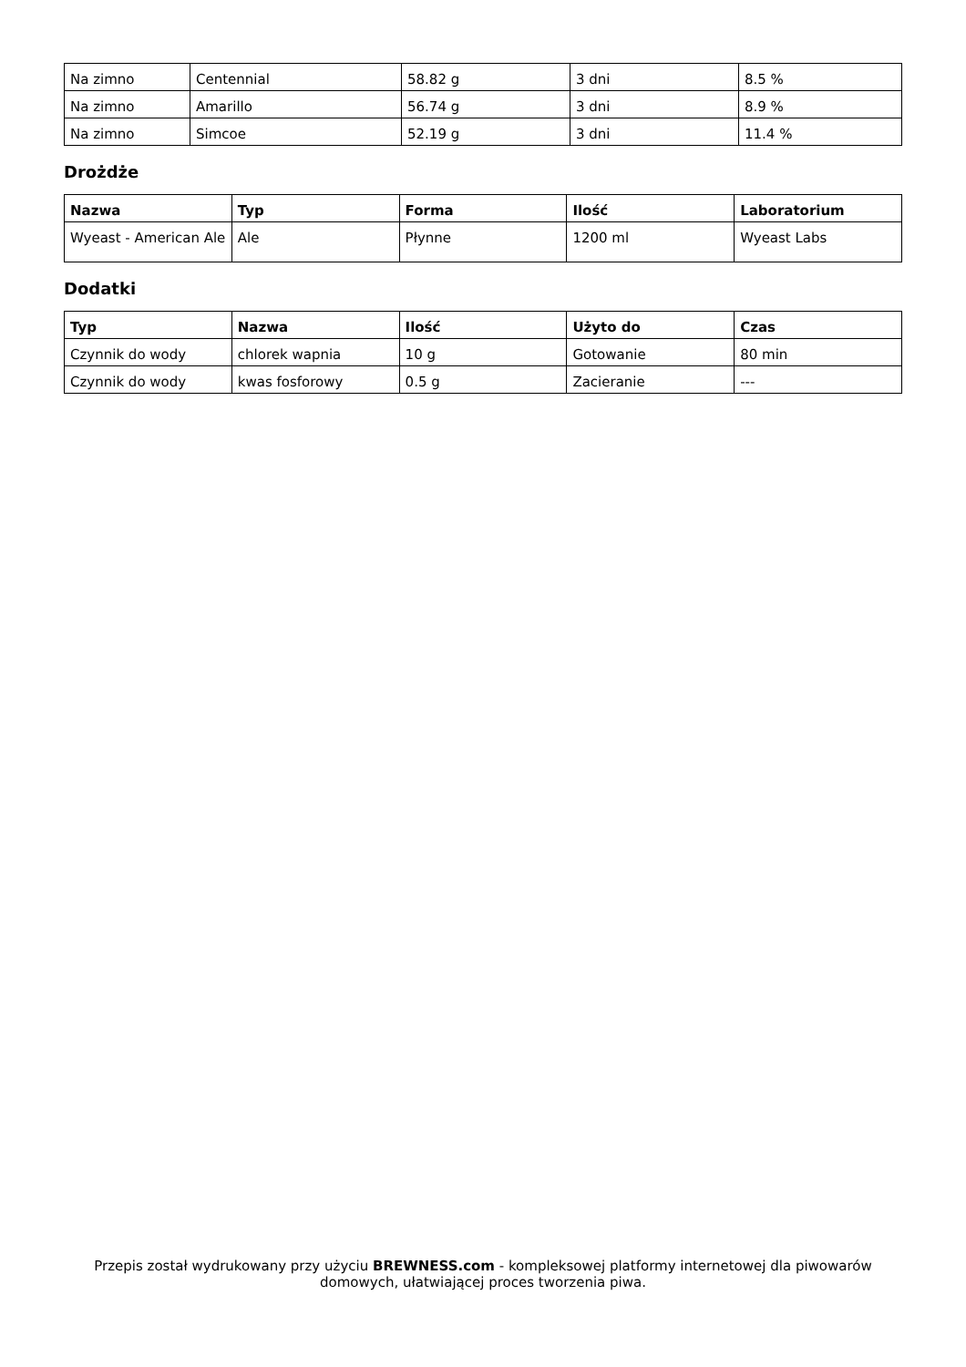| Na zimno | Centennial | 58.82 g | 3 dni | 8.5 % |
| Na zimno | Amarillo | 56.74 g | 3 dni | 8.9 % |
| Na zimno | Simcoe | 52.19 g | 3 dni | 11.4 % |
Drożdże
| Nazwa | Typ | Forma | Ilość | Laboratorium |
| --- | --- | --- | --- | --- |
| Wyeast - American Ale | Ale | Płynne | 1200 ml | Wyeast Labs |
Dodatki
| Typ | Nazwa | Ilość | Użyto do | Czas |
| --- | --- | --- | --- | --- |
| Czynnik do wody | chlorek wapnia | 10 g | Gotowanie | 80 min |
| Czynnik do wody | kwas fosforowy | 0.5 g | Zacieranie | --- |
Przepis został wydrukowany przy użyciu BREWNESS.com - kompleksowej platformy internetowej dla piwowarów domowych, ułatwiającej proces tworzenia piwa.